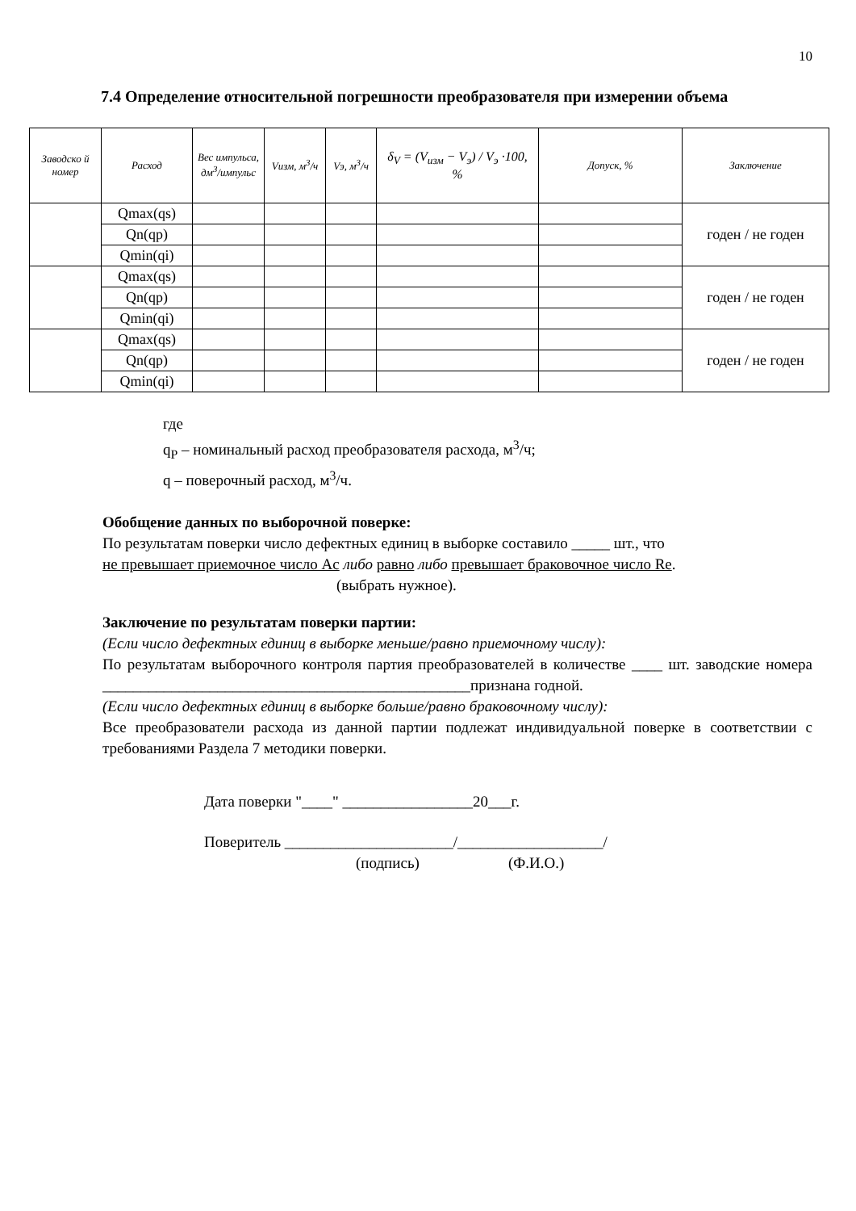10
7.4 Определение относительной погрешности преобразователя при измерении объема
| Заводско й номер | Расход | Вес импульса, дм<sup>3</sup>/импульс | Vизм, м<sup>3</sup>/ч | Vэ, м<sup>3</sup>/ч | δ<sub>V</sub> = (V<sub>изм</sub> − V<sub>э</sub>) / V<sub>э</sub> ·100, % | Допуск, % | Заключение |
| --- | --- | --- | --- | --- | --- | --- | --- |
| | Qmax(qs) | | | | | | годен / не годен |
| | Qn(qp) | | | | | | |
| | Qmin(qi) | | | | | | |
| | Qmax(qs) | | | | | | годен / не годен |
| | Qn(qp) | | | | | | |
| | Qmin(qi) | | | | | | |
| | Qmax(qs) | | | | | | годен / не годен |
| | Qn(qp) | | | | | | |
| | Qmin(qi) | | | | | | |
где
q<sub>P</sub> – номинальный расход преобразователя расхода, м<sup>3</sup>/ч;
q – поверочный расход, м<sup>3</sup>/ч.
Обобщение данных по выборочной поверке:
По результатам поверки число дефектных единиц в выборке составило _____ шт., что
не превышает приемочное число Ac либо равно либо превышает браковочное число Re.
(выбрать нужное).
Заключение по результатам поверки партии:
(Если число дефектных единиц в выборке меньше/равно приемочному числу):
По результатам выборочного контроля партия преобразователей в количестве ____ шт. заводские номера ________________________________________________признана годной.
(Если число дефектных единиц в выборке больше/равно браковочному числу):
Все преобразователи расхода из данной партии подлежат индивидуальной поверке в соответствии с требованиями Раздела 7 методики поверки.
Дата поверки "____" _________________20___г.
Поверитель ______________________/___________________/
(подпись) (Ф.И.О.)